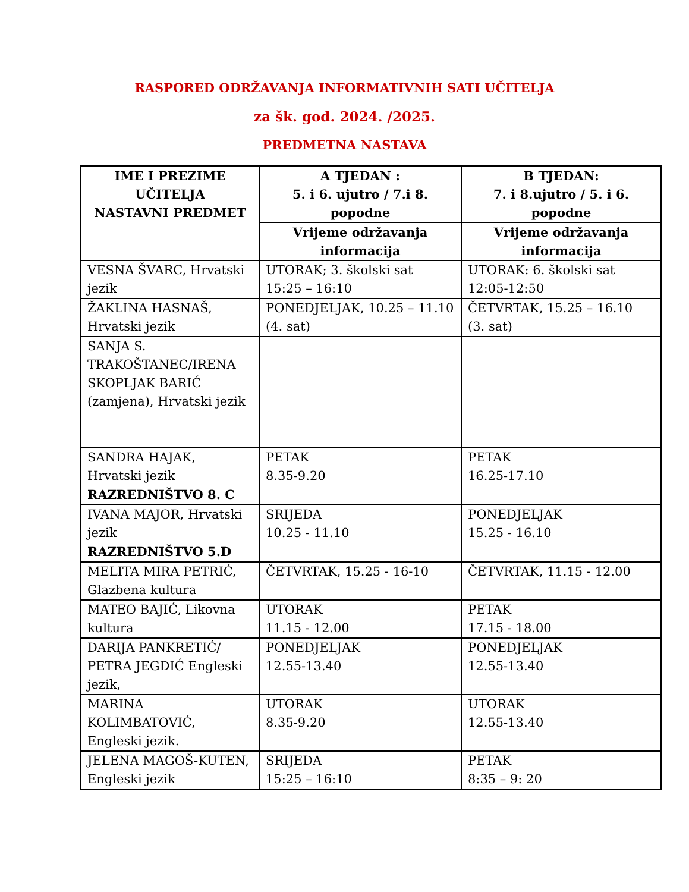RASPORED ODRŽAVANJA INFORMATIVNIH SATI UČITELJA
za šk. god. 2024. /2025.
PREDMETNA NASTAVA
| IME I PREZIME UČITELJA NASTAVNI PREDMET | A TJEDAN : 5. i 6. ujutro / 7.i 8. popodne | B TJEDAN: 7. i 8.ujutro / 5. i 6. popodne |
| --- | --- | --- |
| | Vrijeme održavanja informacija | Vrijeme održavanja informacija |
| VESNA ŠVARC, Hrvatski jezik | UTORAK; 3. školski sat 15:25 – 16:10 | UTORAK: 6. školski sat 12:05-12:50 |
| ŽAKLINA HASNAŠ, Hrvatski jezik | PONEDJELJAK, 10.25 – 11.10 (4. sat) | ČETVRTAK, 15.25 – 16.10 (3. sat) |
| SANJA S. TRAKOŠTANEC/IRENA SKOPLJAK BARIĆ (zamjena), Hrvatski jezik | | |
| SANDRA HAJAK, Hrvatski jezik RAZREDNIŠTVO 8. C | PETAK 8.35-9.20 | PETAK 16.25-17.10 |
| IVANA MAJOR, Hrvatski jezik RAZREDNIŠTVO 5.D | SRIJEDA 10.25 - 11.10 | PONEDJELJAK 15.25 - 16.10 |
| MELITA MIRA PETRIĆ, Glazbena kultura | ČETVRTAK, 15.25 - 16-10 | ČETVRTAK, 11.15 - 12.00 |
| MATEO BAJIĆ, Likovna kultura | UTORAK 11.15 - 12.00 | PETAK 17.15 - 18.00 |
| DARIJA PANKRETIĆ/ PETRA JEGDIĆ Engleski jezik, | PONEDJELJAK 12.55-13.40 | PONEDJELJAK 12.55-13.40 |
| MARINA KOLIMBATOVIĆ, Engleski jezik. | UTORAK 8.35-9.20 | UTORAK 12.55-13.40 |
| JELENA MAGOŠ-KUTEN, Engleski jezik | SRIJEDA 15:25 – 16:10 | PETAK 8:35 – 9: 20 |